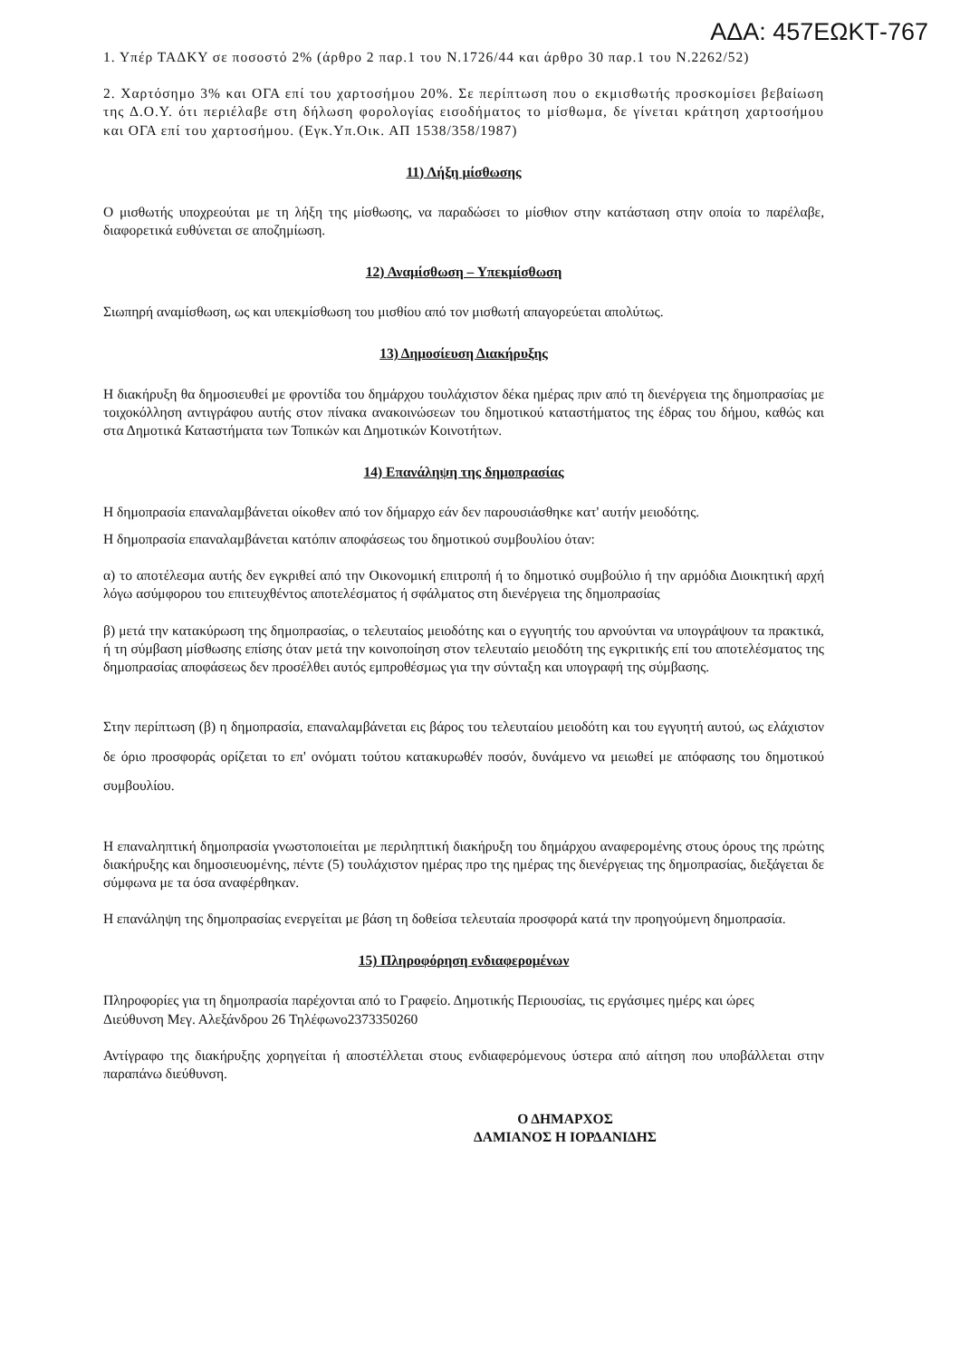ΑΔΑ: 457ΕΩΚΤ-767
1. Υπέρ ΤΑΔΚΥ σε ποσοστό 2% (άρθρο 2 παρ.1 του Ν.1726/44 και άρθρο 30 παρ.1 του Ν.2262/52)
2. Χαρτόσημο 3% και ΟΓΑ επί του χαρτοσήμου 20%. Σε περίπτωση που ο εκμισθωτής προσκομίσει βεβαίωση της Δ.Ο.Υ. ότι περιέλαβε στη δήλωση φορολογίας εισοδήματος το μίσθωμα, δε γίνεται κράτηση χαρτοσήμου και ΟΓΑ επί του χαρτοσήμου. (Εγκ.Υπ.Οικ. ΑΠ 1538/358/1987)
11) Λήξη μίσθωσης
Ο μισθωτής υποχρεούται με τη λήξη της μίσθωσης, να παραδώσει το μίσθιον στην κατάσταση στην οποία το παρέλαβε, διαφορετικά ευθύνεται σε αποζημίωση.
12) Αναμίσθωση – Υπεκμίσθωση
Σιωπηρή αναμίσθωση, ως και υπεκμίσθωση του μισθίου από τον μισθωτή απαγορεύεται απολύτως.
13) Δημοσίευση Διακήρυξης
Η διακήρυξη θα δημοσιευθεί με φροντίδα του δημάρχου τουλάχιστον δέκα ημέρας πριν από τη διενέργεια της δημοπρασίας με τοιχοκόλληση αντιγράφου αυτής στον πίνακα ανακοινώσεων του δημοτικού καταστήματος της έδρας του δήμου, καθώς και στα Δημοτικά Καταστήματα των Τοπικών και Δημοτικών Κοινοτήτων.
14) Επανάληψη της δημοπρασίας
Η δημοπρασία επαναλαμβάνεται οίκοθεν από τον δήμαρχο εάν δεν παρουσιάσθηκε κατ' αυτήν μειοδότης.
Η δημοπρασία επαναλαμβάνεται κατόπιν αποφάσεως του δημοτικού συμβουλίου όταν:
α) το αποτέλεσμα αυτής δεν εγκριθεί από την Οικονομική επιτροπή ή το δημοτικό συμβούλιο ή την αρμόδια Διοικητική αρχή λόγω ασύμφορου του επιτευχθέντος αποτελέσματος ή σφάλματος στη διενέργεια της δημοπρασίας
β) μετά την κατακύρωση της δημοπρασίας, ο τελευταίος μειοδότης και ο εγγυητής του αρνούνται να υπογράψουν τα πρακτικά, ή τη σύμβαση μίσθωσης επίσης όταν μετά την κοινοποίηση στον τελευταίο μειοδότη της εγκριτικής επί του αποτελέσματος της δημοπρασίας αποφάσεως δεν προσέλθει αυτός εμπροθέσμως για την σύνταξη και υπογραφή της σύμβασης.
Στην περίπτωση (β) η δημοπρασία, επαναλαμβάνεται εις βάρος του τελευταίου μειοδότη και του εγγυητή αυτού, ως ελάχιστον δε όριο προσφοράς ορίζεται το επ' ονόματι τούτου κατακυρωθέν ποσόν, δυνάμενο να μειωθεί με απόφασης του δημοτικού συμβουλίου.
Η επαναληπτική δημοπρασία γνωστοποιείται με περιληπτική διακήρυξη του δημάρχου αναφερομένης στους όρους της πρώτης διακήρυξης και δημοσιευομένης, πέντε (5) τουλάχιστον ημέρας προ της ημέρας της διενέργειας της δημοπρασίας, διεξάγεται δε σύμφωνα με τα όσα αναφέρθηκαν.
Η επανάληψη της δημοπρασίας ενεργείται με βάση τη δοθείσα τελευταία προσφορά κατά την προηγούμενη δημοπρασία.
15) Πληροφόρηση ενδιαφερομένων
Πληροφορίες για τη δημοπρασία παρέχονται από το Γραφείο. Δημοτικής Περιουσίας, τις εργάσιμες ημέρς και ώρες
Διεύθυνση Μεγ. Αλεξάνδρου 26 Τηλέφωνο2373350260
Αντίγραφο της διακήρυξης χορηγείται ή αποστέλλεται στους ενδιαφερόμενους ύστερα από αίτηση που υποβάλλεται στην παραπάνω διεύθυνση.
Ο ΔΗΜΑΡΧΟΣ
ΔΑΜΙΑΝΟΣ Η ΙΟΡΔΑΝΙΔΗΣ